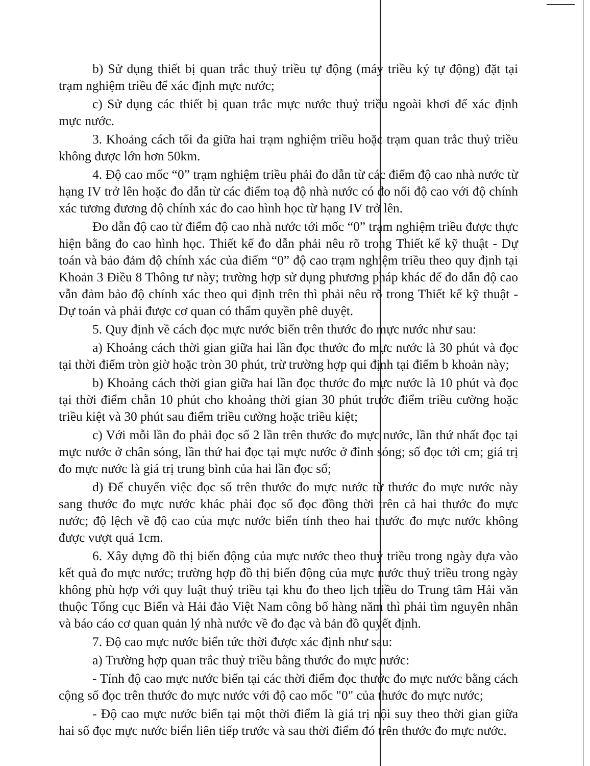b) Sử dụng thiết bị quan trắc thuỷ triều tự động (máy triều ký tự động) đặt tại trạm nghiệm triều để xác định mực nước;
c) Sử dụng các thiết bị quan trắc mực nước thuỷ triều ngoài khơi để xác định mực nước.
3. Khoảng cách tối đa giữa hai trạm nghiệm triều hoặc trạm quan trắc thuỷ triều không được lớn hơn 50km.
4. Độ cao mốc “0” trạm nghiệm triều phải đo dẫn từ các điểm độ cao nhà nước từ hạng IV trở lên hoặc đo dẫn từ các điểm toạ độ nhà nước có đo nối độ cao với độ chính xác tương đương độ chính xác đo cao hình học từ hạng IV trở lên.
Đo dẫn độ cao từ điểm độ cao nhà nước tới mốc “0” trạm nghiệm triều được thực hiện bằng đo cao hình học. Thiết kế đo dẫn phải nêu rõ trong Thiết kế kỹ thuật - Dự toán và bảo đảm độ chính xác của điểm “0” độ cao trạm nghiệm triều theo quy định tại Khoản 3 Điều 8 Thông tư này; trường hợp sử dụng phương pháp khác để đo dẫn độ cao vẫn đảm bảo độ chính xác theo qui định trên thì phải nêu rõ trong Thiết kế kỹ thuật - Dự toán và phải được cơ quan có thẩm quyền phê duyệt.
5. Quy định về cách đọc mực nước biển trên thước đo mực nước như sau:
a) Khoảng cách thời gian giữa hai lần đọc thước đo mực nước là 30 phút và đọc tại thời điểm tròn giờ hoặc tròn 30 phút, trừ trường hợp qui định tại điểm b khoản này;
b) Khoảng cách thời gian giữa hai lần đọc thước đo mực nước là 10 phút và đọc tại thời điểm chẵn 10 phút cho khoảng thời gian 30 phút trước điểm triều cường hoặc triều kiệt và 30 phút sau điểm triều cường hoặc triều kiệt;
c) Với mỗi lần đo phải đọc số 2 lần trên thước đo mực nước, lần thứ nhất đọc tại mực nước ở chân sóng, lần thứ hai đọc tại mực nước ở đỉnh sóng; số đọc tới cm; giá trị đo mực nước là giá trị trung bình của hai lần đọc số;
d) Để chuyển việc đọc số trên thước đo mực nước từ thước đo mực nước này sang thước đo mực nước khác phải đọc số đọc đồng thời trên cả hai thước đo mực nước; độ lệch về độ cao của mực nước biển tính theo hai thước đo mực nước không được vượt quá 1cm.
6. Xây dựng đồ thị biến động của mực nước theo thuỷ triều trong ngày dựa vào kết quả đo mực nước; trường hợp đồ thị biến động của mực nước thuỷ triều trong ngày không phù hợp với quy luật thuỷ triều tại khu đo theo lịch triều do Trung tâm Hải văn thuộc Tổng cục Biển và Hải đảo Việt Nam công bố hàng năm thì phải tìm nguyên nhân và báo cáo cơ quan quản lý nhà nước về đo đạc và bản đồ quyết định.
7. Độ cao mực nước biển tức thời được xác định như sau:
a) Trường hợp quan trắc thuỷ triều bằng thước đo mực nước:
- Tính độ cao mực nước biển tại các thời điểm đọc thước đo mực nước bằng cách cộng số đọc trên thước đo mực nước với độ cao mốc "0" của thước đo mực nước;
- Độ cao mực nước biển tại một thời điểm là giá trị nội suy theo thời gian giữa hai số đọc mực nước biển liên tiếp trước và sau thời điểm đó trên thước đo mực nước.